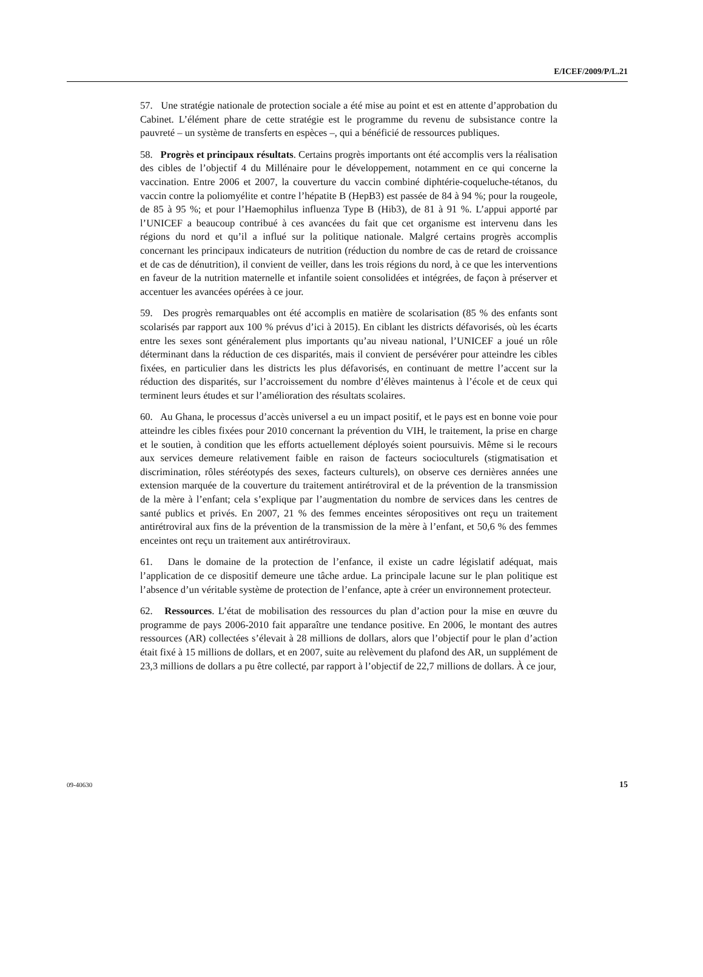E/ICEF/2009/P/L.21
57. Une stratégie nationale de protection sociale a été mise au point et est en attente d’approbation du Cabinet. L’élément phare de cette stratégie est le programme du revenu de subsistance contre la pauvreté – un système de transferts en espèces –, qui a bénéficié de ressources publiques.
58. Progrès et principaux résultats. Certains progrès importants ont été accomplis vers la réalisation des cibles de l’objectif 4 du Millénaire pour le développement, notamment en ce qui concerne la vaccination. Entre 2006 et 2007, la couverture du vaccin combiné diphtérie-coqueluche-tétanos, du vaccin contre la poliomyélite et contre l’hépatite B (HepB3) est passée de 84 à 94 %; pour la rougeole, de 85 à 95 %; et pour l’Haemophilus influenza Type B (Hib3), de 81 à 91 %. L’appui apporté par l’UNICEF a beaucoup contribué à ces avancées du fait que cet organisme est intervenu dans les régions du nord et qu’il a influé sur la politique nationale. Malgré certains progrès accomplis concernant les principaux indicateurs de nutrition (réduction du nombre de cas de retard de croissance et de cas de dénutrition), il convient de veiller, dans les trois régions du nord, à ce que les interventions en faveur de la nutrition maternelle et infantile soient consolidées et intégrées, de façon à préserver et accentuer les avancées opérées à ce jour.
59. Des progrès remarquables ont été accomplis en matière de scolarisation (85 % des enfants sont scolarisés par rapport aux 100 % prévus d’ici à 2015). En ciblant les districts défavorisés, où les écarts entre les sexes sont généralement plus importants qu’au niveau national, l’UNICEF a joué un rôle déterminant dans la réduction de ces disparités, mais il convient de persévérer pour atteindre les cibles fixées, en particulier dans les districts les plus défavorisés, en continuant de mettre l’accent sur la réduction des disparités, sur l’accroissement du nombre d’élèves maintenus à l’école et de ceux qui terminent leurs études et sur l’amélioration des résultats scolaires.
60. Au Ghana, le processus d’accès universel a eu un impact positif, et le pays est en bonne voie pour atteindre les cibles fixées pour 2010 concernant la prévention du VIH, le traitement, la prise en charge et le soutien, à condition que les efforts actuellement déployés soient poursuivis. Même si le recours aux services demeure relativement faible en raison de facteurs socioculturels (stigmatisation et discrimination, rôles stéréotypés des sexes, facteurs culturels), on observe ces dernières années une extension marquée de la couverture du traitement antirétroviral et de la prévention de la transmission de la mère à l’enfant; cela s’explique par l’augmentation du nombre de services dans les centres de santé publics et privés. En 2007, 21 % des femmes enceintes séropositives ont reçu un traitement antirétroviral aux fins de la prévention de la transmission de la mère à l’enfant, et 50,6 % des femmes enceintes ont reçu un traitement aux antirétroviraux.
61. Dans le domaine de la protection de l’enfance, il existe un cadre législatif adéquat, mais l’application de ce dispositif demeure une tâche ardue. La principale lacune sur le plan politique est l’absence d’un véritable système de protection de l’enfance, apte à créer un environnement protecteur.
62. Ressources. L’état de mobilisation des ressources du plan d’action pour la mise en œuvre du programme de pays 2006-2010 fait apparaître une tendance positive. En 2006, le montant des autres ressources (AR) collectées s’élevait à 28 millions de dollars, alors que l’objectif pour le plan d’action était fixé à 15 millions de dollars, et en 2007, suite au relèvement du plafond des AR, un supplément de 23,3 millions de dollars a pu être collecté, par rapport à l’objectif de 22,7 millions de dollars. À ce jour,
09-40630 15